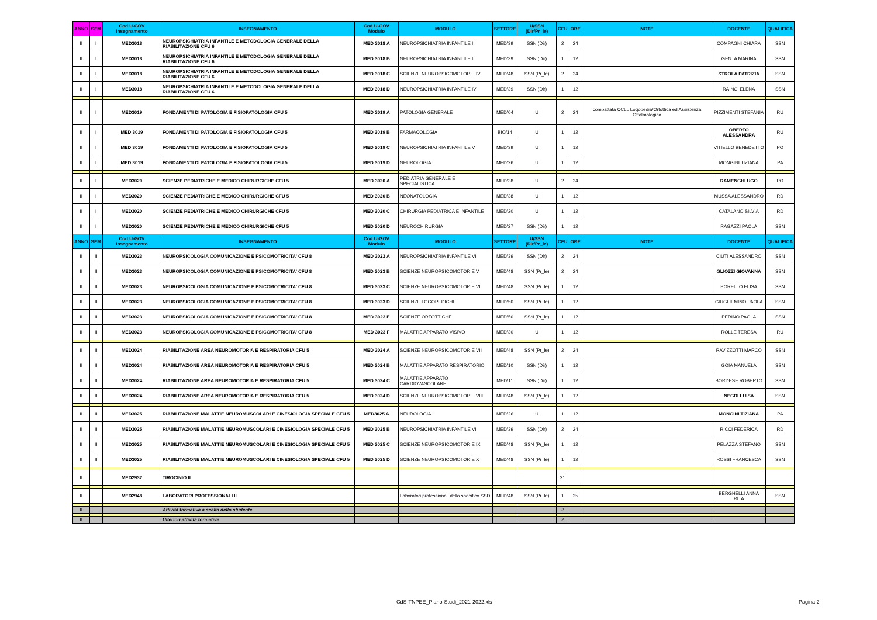| ANNO | SEM | Cod U-GOV Insegnamento | INSEGNAMENTO | Cod U-GOV Modulo | MODULO | SETTORE | U/SSN (Dir/Pr_le) | CFU | ORE | NOTE | DOCENTE | QUALIFICA |
| --- | --- | --- | --- | --- | --- | --- | --- | --- | --- | --- | --- | --- |
| II | I | MED3018 | NEUROPSICHIATRIA INFANTILE E METODOLOGIA GENERALE DELLA RIABILITAZIONE CFU 6 | MED 3018 A | NEUROPSICHIATRIA INFANTILE II | MED/39 | SSN (Dir) | 2 | 24 | | COMPAGNI CHIARA | SSN |
| II | I | MED3018 | NEUROPSICHIATRIA INFANTILE E METODOLOGIA GENERALE DELLA RIABILITAZIONE CFU 6 | MED 3018 B | NEUROPSICHIATRIA INFANTILE III | MED/39 | SSN (Dir) | 1 | 12 | | GENTA MARINA | SSN |
| II | I | MED3018 | NEUROPSICHIATRIA INFANTILE E METODOLOGIA GENERALE DELLA RIABILITAZIONE CFU 6 | MED 3018 C | SCIENZE NEUROPSICOMOTORIE IV | MED/48 | SSN (Pr_le) | 2 | 24 | | STROLA PATRIZIA | SSN |
| II | I | MED3018 | NEUROPSICHIATRIA INFANTILE E METODOLOGIA GENERALE DELLA RIABILITAZIONE CFU 6 | MED 3018 D | NEUROPSICHIATRIA INFANTILE IV | MED/39 | SSN (Dir) | 1 | 12 | | RAINO' ELENA | SSN |
| II | I | MED3019 | FONDAMENTI DI PATOLOGIA E FISIOPATOLOGIA CFU 5 | MED 3019 A | PATOLOGIA GENERALE | MED/04 | U | 2 | 24 | compattata CCLL Logopedia/Ortottica ed Assistenza Oftalmologica | PIZZIMENTI STEFANIA | RU |
| II | I | MED 3019 | FONDAMENTI DI PATOLOGIA E FISIOPATOLOGIA CFU 5 | MED 3019 B | FARMACOLOGIA | BIO/14 | U | 1 | 12 | | OBERTO ALESSANDRA | RU |
| II | I | MED 3019 | FONDAMENTI DI PATOLOGIA E FISIOPATOLOGIA CFU 5 | MED 3019 C | NEUROPSICHIATRIA INFANTILE V | MED/39 | U | 1 | 12 | | VITIELLO BENEDETTO | PO |
| II | I | MED 3019 | FONDAMENTI DI PATOLOGIA E FISIOPATOLOGIA CFU 5 | MED 3019 D | NEUROLOGIA I | MED/26 | U | 1 | 12 | | MONGINI TIZIANA | PA |
| II | I | MED3020 | SCIENZE PEDIATRICHE E MEDICO CHIRURGICHE CFU 5 | MED 3020 A | PEDIATRIA GENERALE E SPECIALISTICA | MED/38 | U | 2 | 24 | | RAMENGHI UGO | PO |
| II | I | MED3020 | SCIENZE PEDIATRICHE E MEDICO CHIRURGICHE CFU 5 | MED 3020 B | NEONATOLOGIA | MED/38 | U | 1 | 12 | | MUSSA ALESSANDRO | RD |
| II | I | MED3020 | SCIENZE PEDIATRICHE E MEDICO CHIRURGICHE CFU 5 | MED 3020 C | CHIRURGIA PEDIATRICA E INFANTILE | MED/20 | U | 1 | 12 | | CATALANO SILVIA | RD |
| II | I | MED3020 | SCIENZE PEDIATRICHE E MEDICO CHIRURGICHE CFU 5 | MED 3020 D | NEUROCHIRURGIA | MED/27 | SSN (Dir) | 1 | 12 | | RAGAZZI PAOLA | SSN |
| ANNO | SEM | Cod U-GOV Insegnamento | INSEGNAMENTO | Cod U-GOV Modulo | MODULO | SETTORE | U/SSN (Dir/Pr_le) | CFU | ORE | NOTE | DOCENTE | QUALIFICA |
| II | II | MED3023 | NEUROPSICOLOGIA COMUNICAZIONE E PSICOMOTRICITA' CFU 8 | MED 3023 A | NEUROPSICHIATRIA INFANTILE VI | MED/39 | SSN (Dir) | 2 | 24 | | CIUTI ALESSANDRO | SSN |
| II | II | MED3023 | NEUROPSICOLOGIA COMUNICAZIONE E PSICOMOTRICITA' CFU 8 | MED 3023 B | SCIENZE NEUROPSICOMOTORIE V | MED/48 | SSN (Pr_le) | 2 | 24 | | GLIOZZI GIOVANNA | SSN |
| II | II | MED3023 | NEUROPSICOLOGIA COMUNICAZIONE E PSICOMOTRICITA' CFU 8 | MED 3023 C | SCIENZE NEUROPSICOMOTORIE VI | MED/48 | SSN (Pr_le) | 1 | 12 | | PORELLO ELISA | SSN |
| II | II | MED3023 | NEUROPSICOLOGIA COMUNICAZIONE E PSICOMOTRICITA' CFU 8 | MED 3023 D | SCIENZE LOGOPEDICHE | MED/50 | SSN (Pr_le) | 1 | 12 | | GIUGLIEMINO PAOLA | SSN |
| II | II | MED3023 | NEUROPSICOLOGIA COMUNICAZIONE E PSICOMOTRICITA' CFU 8 | MED 3023 E | SCIENZE ORTOTTICHE | MED/50 | SSN (Pr_le) | 1 | 12 | | PERINO PAOLA | SSN |
| II | II | MED3023 | NEUROPSICOLOGIA COMUNICAZIONE E PSICOMOTRICITA' CFU 8 | MED 3023 F | MALATTIE APPARATO VISIVO | MED/30 | U | 1 | 12 | | ROLLE TERESA | RU |
| II | II | MED3024 | RIABILITAZIONE AREA NEUROMOTORIA E RESPIRATORIA CFU 5 | MED 3024 A | SCIENZE NEUROPSICOMOTORIE VII | MED/48 | SSN (Pr_le) | 2 | 24 | | RAVIZZOTTI MARCO | SSN |
| II | II | MED3024 | RIABILITAZIONE AREA NEUROMOTORIA E RESPIRATORIA CFU 5 | MED 3024 B | MALATTIE APPARATO RESPIRATORIO | MED/10 | SSN (Dir) | 1 | 12 | | GOIA MANUELA | SSN |
| II | II | MED3024 | RIABILITAZIONE AREA NEUROMOTORIA E RESPIRATORIA CFU 5 | MED 3024 C | MALATTIE APPARATO CARDIOVASCOLARE | MED/11 | SSN (Dir) | 1 | 12 | | BORDESE ROBERTO | SSN |
| II | II | MED3024 | RIABILITAZIONE AREA NEUROMOTORIA E RESPIRATORIA CFU 5 | MED 3024 D | SCIENZE NEUROPSICOMOTORIE VIII | MED/48 | SSN (Pr_le) | 1 | 12 | | NEGRI LUISA | SSN |
| II | II | MED3025 | RIABILITAZIONE MALATTIE NEUROMUSCOLARI E CINESIOLOGIA SPECIALE CFU 5 | MED3025 A | NEUROLOGIA II | MED/26 | U | 1 | 12 | | MONGINI TIZIANA | PA |
| II | II | MED3025 | RIABILITAZIONE MALATTIE NEUROMUSCOLARI E CINESIOLOGIA SPECIALE CFU 5 | MED 3025 B | NEUROPSICHIATRIA INFANTILE VII | MED/39 | SSN (Dir) | 2 | 24 | | RICCI FEDERICA | RD |
| II | II | MED3025 | RIABILITAZIONE MALATTIE NEUROMUSCOLARI E CINESIOLOGIA SPECIALE CFU 5 | MED 3025 C | SCIENZE NEUROPSICOMOTORIE IX | MED/48 | SSN (Pr_le) | 1 | 12 | | PELAZZA STEFANO | SSN |
| II | II | MED3025 | RIABILITAZIONE MALATTIE NEUROMUSCOLARI E CINESIOLOGIA SPECIALE CFU 5 | MED 3025 D | SCIENZE NEUROPSICOMOTORIE X | MED/48 | SSN (Pr_le) | 1 | 12 | | ROSSI FRANCESCA | SSN |
| II | | MED2932 | TIROCINIO II | | | | | 21 | | | | |
| II | | MED2948 | LABORATORI PROFESSIONALI II | | Laboratori professionali dello specifico SSD | MED/48 | SSN (Pr_le) | 1 | 25 | | BERGHELLI ANNA RITA | SSN |
| II | | | Attività formativa a scelta dello studente | | | | | 2 | | | | |
| II | | | Ulteriori attività formative | | | | | 2 | | | | |
CdS-TNPEE_Piano-Studi_2021-2022.xls
Pagina 2